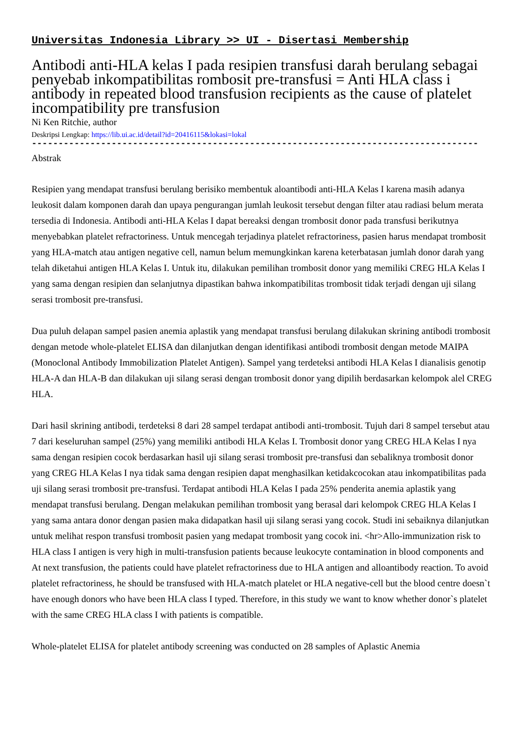Universitas Indonesia Library >> UI - Disertasi Membership
Antibodi anti-HLA kelas I pada resipien transfusi darah berulang sebagai penyebab inkompatibilitas rombosit pre-transfusi = Anti HLA class i antibody in repeated blood transfusion recipients as the cause of platelet incompatibility pre transfusion
Ni Ken Ritchie, author
Deskripsi Lengkap: https://lib.ui.ac.id/detail?id=20416115&lokasi=lokal
------------------------------------------------------------------------------------
Abstrak
Resipien yang mendapat transfusi berulang berisiko membentuk aloantibodi anti-HLA Kelas I karena masih adanya leukosit dalam komponen darah dan upaya pengurangan jumlah leukosit tersebut dengan filter atau radiasi belum merata tersedia di Indonesia. Antibodi anti-HLA Kelas I dapat bereaksi dengan trombosit donor pada transfusi berikutnya menyebabkan platelet refractoriness. Untuk mencegah terjadinya platelet refractoriness, pasien harus mendapat trombosit yang HLA-match atau antigen negative cell, namun belum memungkinkan karena keterbatasan jumlah donor darah yang telah diketahui antigen HLA Kelas I. Untuk itu, dilakukan pemilihan trombosit donor yang memiliki CREG HLA Kelas I yang sama dengan resipien dan selanjutnya dipastikan bahwa inkompatibilitas trombosit tidak terjadi dengan uji silang serasi trombosit pre-transfusi.
Dua puluh delapan sampel pasien anemia aplastik yang mendapat transfusi berulang dilakukan skrining antibodi trombosit dengan metode whole-platelet ELISA dan dilanjutkan dengan identifikasi antibodi trombosit dengan metode MAIPA (Monoclonal Antibody Immobilization Platelet Antigen). Sampel yang terdeteksi antibodi HLA Kelas I dianalisis genotip HLA-A dan HLA-B dan dilakukan uji silang serasi dengan trombosit donor yang dipilih berdasarkan kelompok alel CREG HLA.
Dari hasil skrining antibodi, terdeteksi 8 dari 28 sampel terdapat antibodi anti-trombosit. Tujuh dari 8 sampel tersebut atau 7 dari keseluruhan sampel (25%) yang memiliki antibodi HLA Kelas I. Trombosit donor yang CREG HLA Kelas I nya sama dengan resipien cocok berdasarkan hasil uji silang serasi trombosit pre-transfusi dan sebaliknya trombosit donor yang CREG HLA Kelas I nya tidak sama dengan resipien dapat menghasilkan ketidakcocokan atau inkompatibilitas pada uji silang serasi trombosit pre-transfusi. Terdapat antibodi HLA Kelas I pada 25% penderita anemia aplastik yang mendapat transfusi berulang. Dengan melakukan pemilihan trombosit yang berasal dari kelompok CREG HLA Kelas I yang sama antara donor dengan pasien maka didapatkan hasil uji silang serasi yang cocok. Studi ini sebaiknya dilanjutkan untuk melihat respon transfusi trombosit pasien yang medapat trombosit yang cocok ini. <hr>Allo-immunization risk to HLA class I antigen is very high in multi-transfusion patients because leukocyte contamination in blood components and At next transfusion, the patients could have platelet refractoriness due to HLA antigen and alloantibody reaction. To avoid platelet refractoriness, he should be transfused with HLA-match platelet or HLA negative-cell but the blood centre doesn`t have enough donors who have been HLA class I typed. Therefore, in this study we want to know whether donor`s platelet with the same CREG HLA class I with patients is compatible.
Whole-platelet ELISA for platelet antibody screening was conducted on 28 samples of Aplastic Anemia